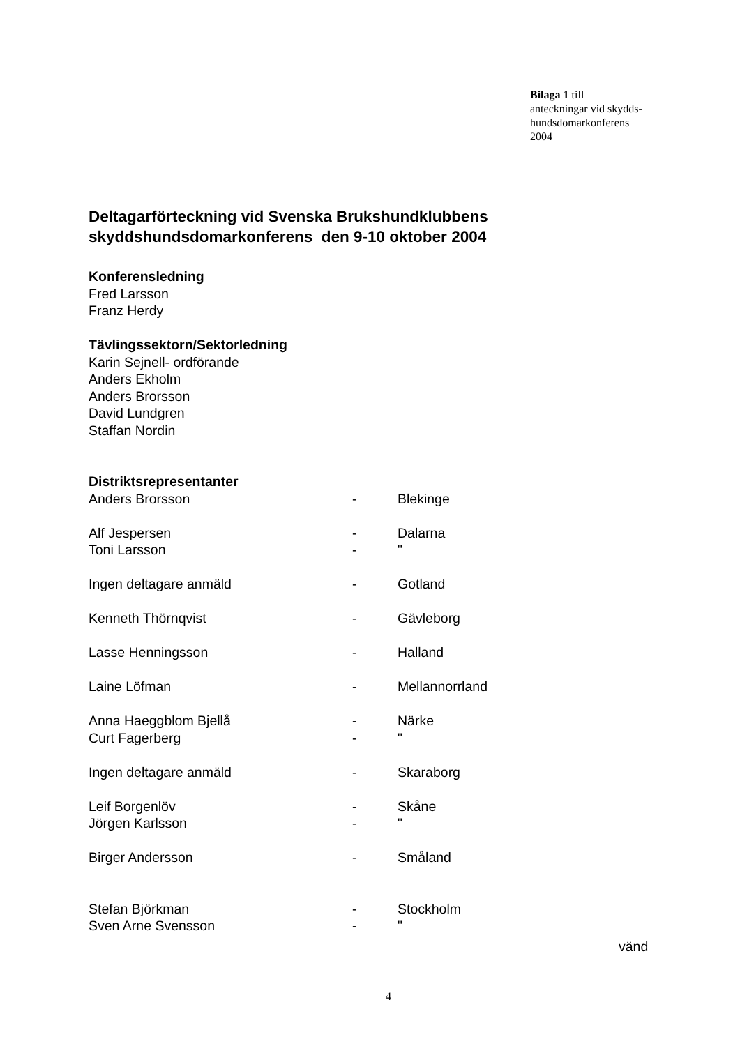Bilaga 1 till
anteckningar vid skydds-
hundsdomarkonferens
2004
Deltagarförteckning vid Svenska Brukshundklubbens skyddshundsdomarkonferens den 9-10 oktober 2004
Konferensledning
Fred Larsson
Franz Herdy
Tävlingssektorn/Sektorledning
Karin Sejnell- ordförande
Anders Ekholm
Anders Brorsson
David Lundgren
Staffan Nordin
Distriktsrepresentanter
| Anders Brorsson | - | Blekinge |
| Alf Jespersen | - | Dalarna |
| Toni Larsson | - | " |
| Ingen deltagare anmäld | - | Gotland |
| Kenneth Thörnqvist | - | Gävleborg |
| Lasse Henningsson | - | Halland |
| Laine Löfman | - | Mellannorrland |
| Anna Haeggblom Bjellå | - | Närke |
| Curt Fagerberg | - | " |
| Ingen deltagare anmäld | - | Skaraborg |
| Leif Borgenlöv | - | Skåne |
| Jörgen Karlsson | - | " |
| Birger Andersson | - | Småland |
| Stefan Björkman | - | Stockholm |
| Sven Arne Svensson | - | " |
vänd
4